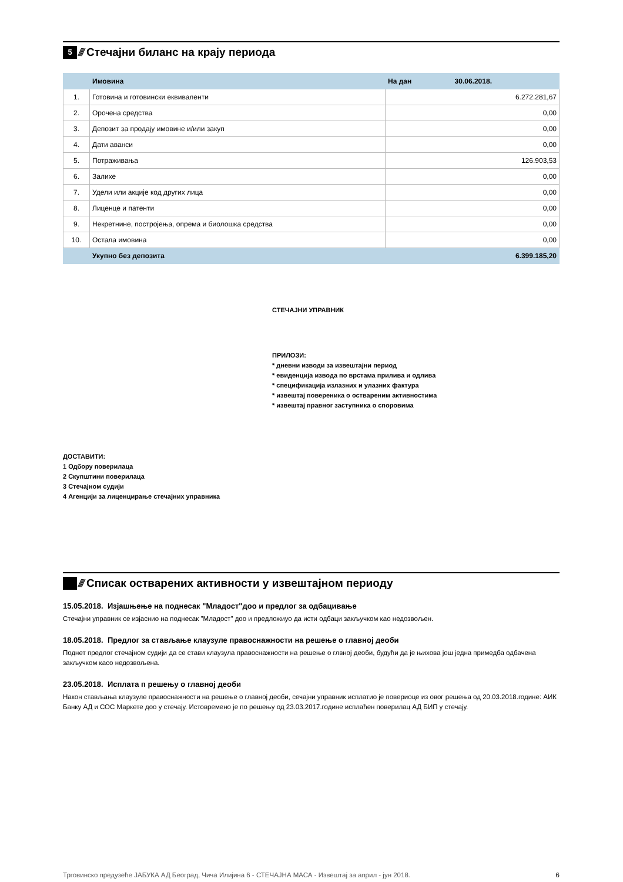5 ////
Стечајни биланс на крају периода
| | Имовина | На дан 30.06.2018. |
| 1. | Готовина и готовински еквиваленти | 6.272.281,67 |
| 2. | Орочена средства | 0,00 |
| 3. | Депозит за продају имовине и/или закуп | 0,00 |
| 4. | Дати аванси | 0,00 |
| 5. | Потраживања | 126.903,53 |
| 6. | Залихе | 0,00 |
| 7. | Удели или акције код других лица | 0,00 |
| 8. | Лиценце и патенти | 0,00 |
| 9. | Некретнине, постројења, опрема и биолошка средства | 0,00 |
| 10. | Остала имовина | 0,00 |
| | Укупно без депозита | 6.399.185,20 |
СТЕЧАЈНИ УПРАВНИК
ПРИЛОЗИ:
* дневни изводи за извештајни период
* евиденција извода по врстама прилива и одлива
* спецификација излазних и улазних фактура
* извештај повереника о оствареним активностима
* извештај правног заступника о споровима
ДОСТАВИТИ:
1 Одбору поверилаца
2 Скупштини поверилаца
3 Стечајном судији
4 Агенцији за лиценцирање стечајних управника
////
Списак остварених активности у извештајном периоду
15.05.2018. Изјашњење на поднесак "Младост"доо и предлог за одбацивање
Стечајни управник се изјаснио на поднесак "Младост" доо и предложиуо да исти одбаци закључком као недозвољен.
18.05.2018. Предлог за стављање клаузуле правоснажности на решење о главној деоби
Поднет предлог стечајном судији да се стави клаузула правоснажности на решење о глвној деоби, будући да је њихова још једна примедба одбачена закључком касо недозвољена.
23.05.2018. Исплата п решењу о главној деоби
Након стављања клаузуле правоснажности на решење о главној деоби, сечајни управник исплатио је повериоце из овог решења од 20.03.2018.године: АИК Банку АД и СОС Маркете доо у стечају. Истовремено је по решењу од 23.03.2017.године исплаћен поверилац АД БИП у стечају.
Трговинско предузеће ЈАБУКА АД Београд, Чича Илијина 6 - СТЕЧАЈНА МАСА - Извештај за април - јун 2018. 6